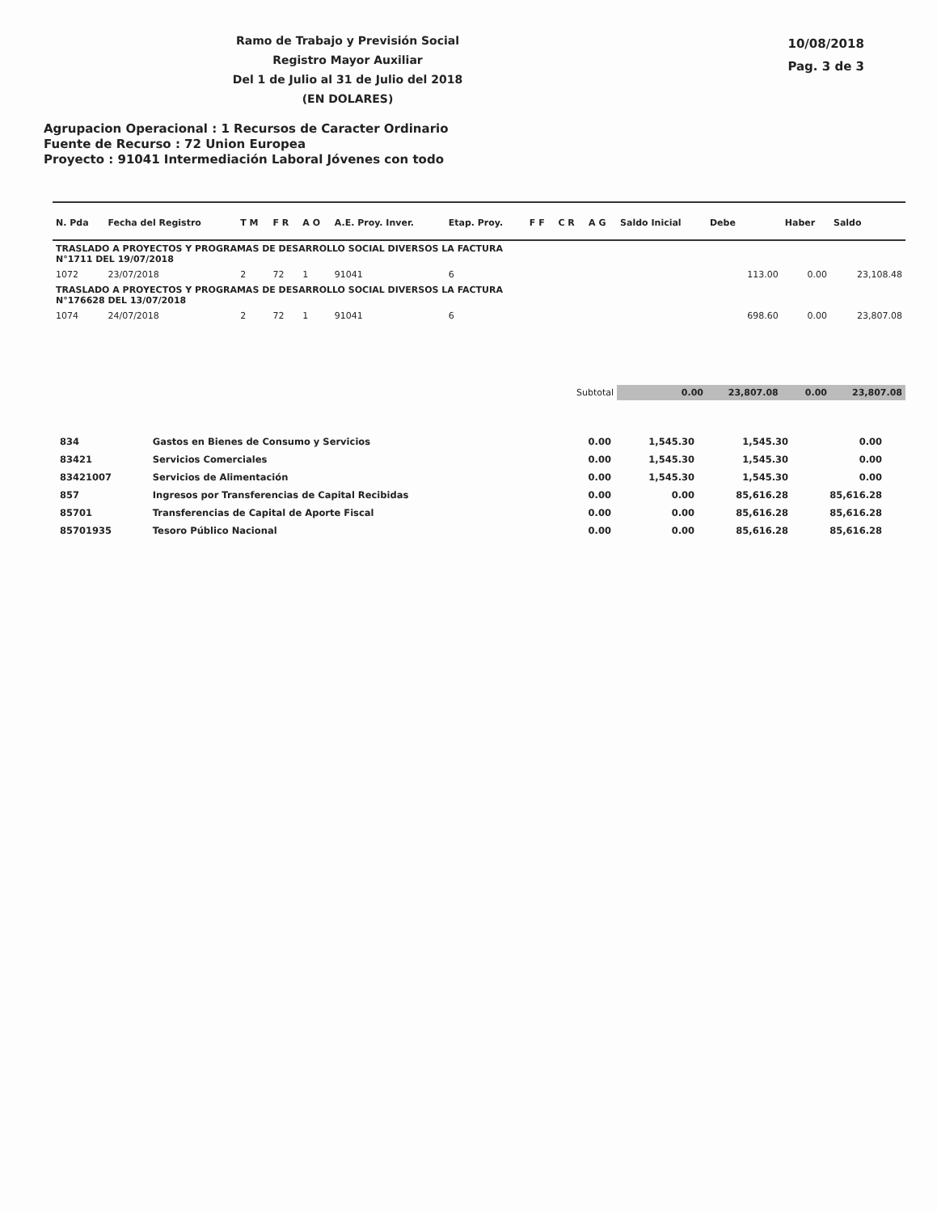Ramo de Trabajo y Previsión Social
Registro Mayor Auxiliar
Del 1 de Julio al 31 de Julio del 2018
(EN DOLARES)
10/08/2018
Pag. 3 de 3
Agrupacion Operacional : 1 Recursos de Caracter Ordinario
Fuente de Recurso : 72 Union Europea
Proyecto : 91041 Intermediación Laboral Jóvenes con todo
| N. Pda | Fecha del Registro | T M | F R | A O | A.E. Proy. Inver. | Etap. Proy. | F F | C R | A G | Saldo Inicial | Debe | Haber | Saldo |
| --- | --- | --- | --- | --- | --- | --- | --- | --- | --- | --- | --- | --- | --- |
| TRASLADO A PROYECTOS Y PROGRAMAS DE DESARROLLO SOCIAL DIVERSOS LA FACTURA N°1711 DEL 19/07/2018 | | | | | | | | | | | | | |
| 1072 | 23/07/2018 | 2 | 72 | 1 | 91041 | 6 | | | | | 113.00 | 0.00 | 23,108.48 |
| TRASLADO A PROYECTOS Y PROGRAMAS DE DESARROLLO SOCIAL DIVERSOS LA FACTURA N°176628 DEL 13/07/2018 | | | | | | | | | | | | | |
| 1074 | 24/07/2018 | 2 | 72 | 1 | 91041 | 6 | | | | | 698.60 | 0.00 | 23,807.08 |
| Subtotal | | | | | | | | | | 0.00 | 23,807.08 | 0.00 | 23,807.08 |
| 834 | Gastos en Bienes de Consumo y Servicios | 0.00 | 1,545.30 | 1,545.30 | 0.00 |
| 83421 | Servicios Comerciales | 0.00 | 1,545.30 | 1,545.30 | 0.00 |
| 83421007 | Servicios de Alimentación | 0.00 | 1,545.30 | 1,545.30 | 0.00 |
| 857 | Ingresos por Transferencias de Capital Recibidas | 0.00 | 0.00 | 85,616.28 | 85,616.28 |
| 85701 | Transferencias de Capital de Aporte Fiscal | 0.00 | 0.00 | 85,616.28 | 85,616.28 |
| 85701935 | Tesoro Público Nacional | 0.00 | 0.00 | 85,616.28 | 85,616.28 |